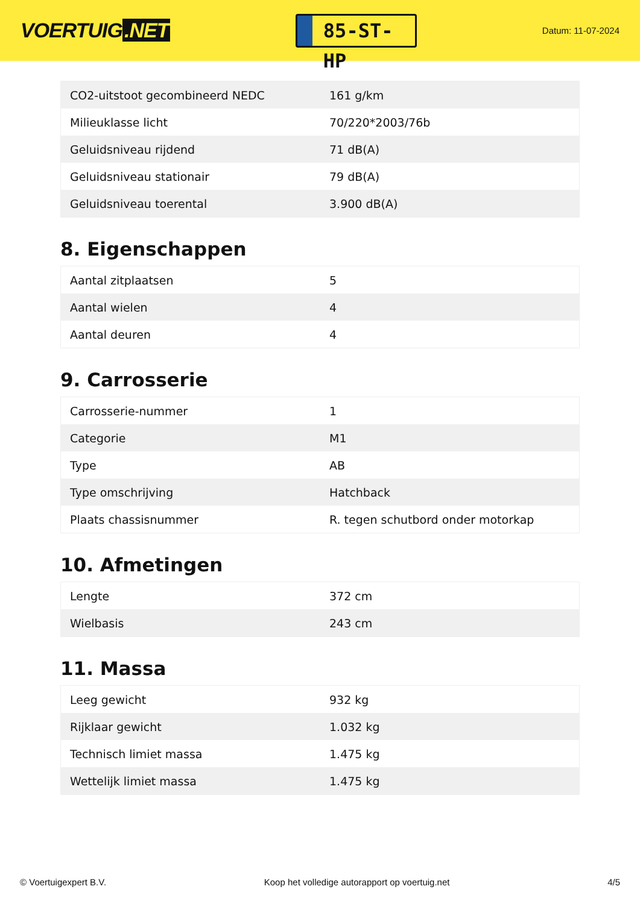VOERTUIG.NET
85-ST-HP
Datum: 11-07-2024
| CO2-uitstoot gecombineerd NEDC | 161 g/km |
| Milieuklasse licht | 70/220*2003/76b |
| Geluidsniveau rijdend | 71 dB(A) |
| Geluidsniveau stationair | 79 dB(A) |
| Geluidsniveau toerental | 3.900 dB(A) |
8. Eigenschappen
| Aantal zitplaatsen | 5 |
| Aantal wielen | 4 |
| Aantal deuren | 4 |
9. Carrosserie
| Carrosserie-nummer | 1 |
| Categorie | M1 |
| Type | AB |
| Type omschrijving | Hatchback |
| Plaats chassisnummer | R. tegen schutbord onder motorkap |
10. Afmetingen
| Lengte | 372 cm |
| Wielbasis | 243 cm |
11. Massa
| Leeg gewicht | 932 kg |
| Rijklaar gewicht | 1.032 kg |
| Technisch limiet massa | 1.475 kg |
| Wettelijk limiet massa | 1.475 kg |
© Voertuigexpert B.V. Koop het volledige autorapport op voertuig.net 4/5